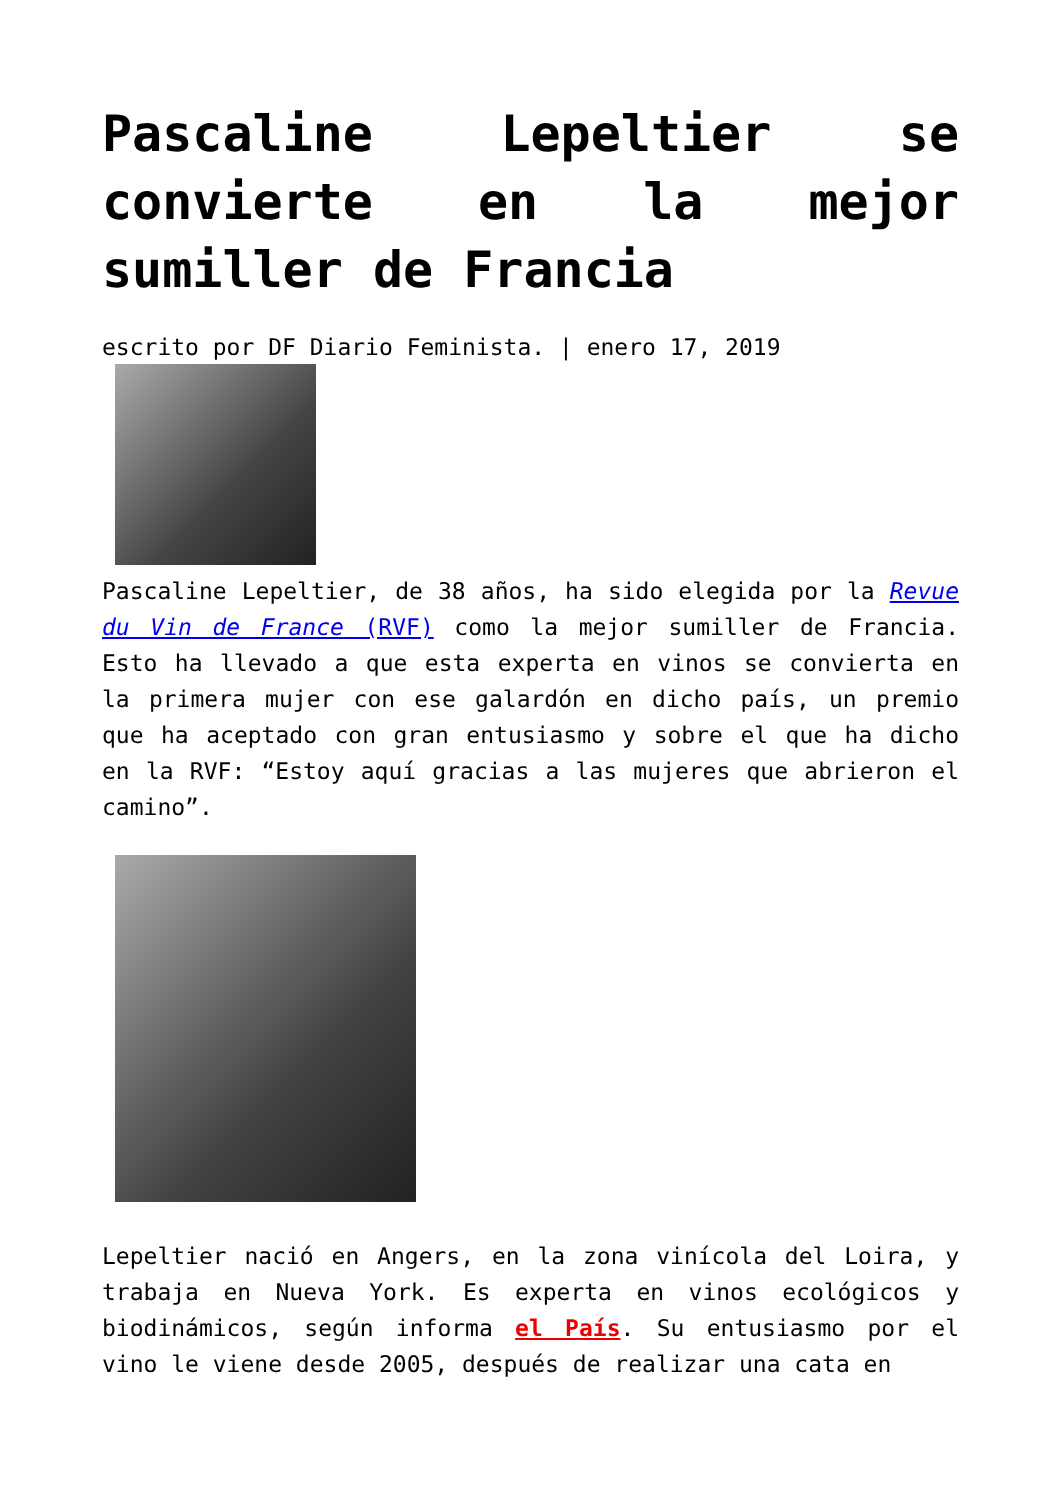Pascaline Lepeltier se convierte en la mejor sumiller de Francia
escrito por DF Diario Feminista. | enero 17, 2019
Pascaline Lepeltier, de 38 años, ha sido elegida por la Revue du Vin de France (RVF) como la mejor sumiller de Francia. Esto ha llevado a que esta experta en vinos se convierta en la primera mujer con ese galardón en dicho país, un premio que ha aceptado con gran entusiasmo y sobre el que ha dicho en la RVF: “Estoy aquí gracias a las mujeres que abrieron el camino”.
Lepeltier nació en Angers, en la zona vinícola del Loira, y trabaja en Nueva York. Es experta en vinos ecológicos y biodinámicos, según informa el País. Su entusiasmo por el vino le viene desde 2005, después de realizar una cata en